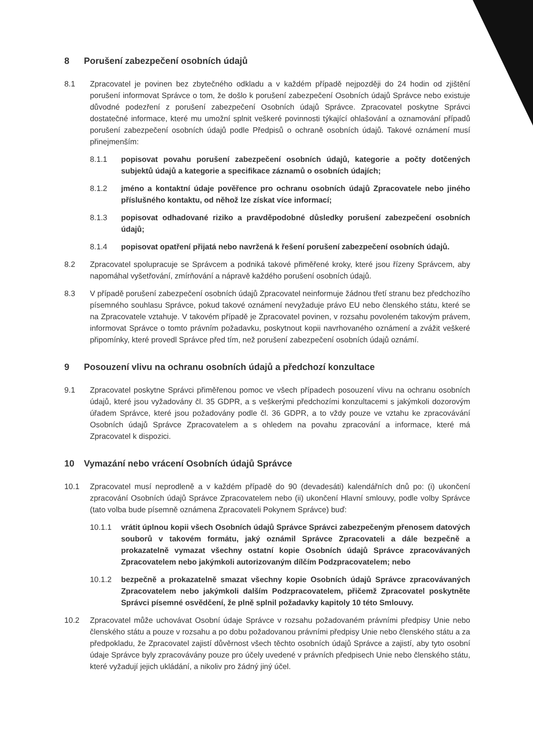8 Porušení zabezpečení osobních údajů
8.1 Zpracovatel je povinen bez zbytečného odkladu a v každém případě nejpozději do 24 hodin od zjištění porušení informovat Správce o tom, že došlo k porušení zabezpečení Osobních údajů Správce nebo existuje důvodné podezření z porušení zabezpečení Osobních údajů Správce. Zpracovatel poskytne Správci dostatečné informace, které mu umožní splnit veškeré povinnosti týkající ohlašování a oznamování případů porušení zabezpečení osobních údajů podle Předpisů o ochraně osobních údajů. Takové oznámení musí přinejmenším:
8.1.1 popisovat povahu porušení zabezpečení osobních údajů, kategorie a počty dotčených subjektů údajů a kategorie a specifikace záznamů o osobních údajích;
8.1.2 jméno a kontaktní údaje pověřence pro ochranu osobních údajů Zpracovatele nebo jiného příslušného kontaktu, od něhož lze získat více informací;
8.1.3 popisovat odhadované riziko a pravděpodobné důsledky porušení zabezpečení osobních údajů;
8.1.4 popisovat opatření přijatá nebo navržená k řešení porušení zabezpečení osobních údajů.
8.2 Zpracovatel spolupracuje se Správcem a podniká takové přiměřené kroky, které jsou řízeny Správcem, aby napomáhal vyšetřování, zmírňování a nápravě každého porušení osobních údajů.
8.3 V případě porušení zabezpečení osobních údajů Zpracovatel neinformuje žádnou třetí stranu bez předchozího písemného souhlasu Správce, pokud takové oznámení nevyžaduje právo EU nebo členského státu, které se na Zpracovatele vztahuje. V takovém případě je Zpracovatel povinen, v rozsahu povoleném takovým právem, informovat Správce o tomto právním požadavku, poskytnout kopii navrhovaného oznámení a zvážit veškeré připomínky, které provedl Správce před tím, než porušení zabezpečení osobních údajů oznámí.
9 Posouzení vlivu na ochranu osobních údajů a předchozí konzultace
9.1 Zpracovatel poskytne Správci přiměřenou pomoc ve všech případech posouzení vlivu na ochranu osobních údajů, které jsou vyžadovány čl. 35 GDPR, a s veškerými předchozími konzultacemi s jakýmkoli dozorovým úřadem Správce, které jsou požadovány podle čl. 36 GDPR, a to vždy pouze ve vztahu ke zpracovávání Osobních údajů Správce Zpracovatelem a s ohledem na povahu zpracování a informace, které má Zpracovatel k dispozici.
10 Vymazání nebo vrácení Osobních údajů Správce
10.1 Zpracovatel musí neprodleně a v každém případě do 90 (devadesáti) kalendářních dnů po: (i) ukončení zpracování Osobních údajů Správce Zpracovatelem nebo (ii) ukončení Hlavní smlouvy, podle volby Správce (tato volba bude písemně oznámena Zpracovateli Pokynem Správce) buď:
10.1.1 vrátit úplnou kopii všech Osobních údajů Správce Správci zabezpečeným přenosem datových souborů v takovém formátu, jaký oznámil Správce Zpracovateli a dále bezpečně a prokazatelně vymazat všechny ostatní kopie Osobních údajů Správce zpracovávaných Zpracovatelem nebo jakýmkoli autorizovaným dílčím Podzpracovatelem; nebo
10.1.2 bezpečně a prokazatelně smazat všechny kopie Osobních údajů Správce zpracovávaných Zpracovatelem nebo jakýmkoli dalším Podzpracovatelem, přičemž Zpracovatel poskytněte Správci písemné osvědčení, že plně splnil požadavky kapitoly 10 této Smlouvy.
10.2 Zpracovatel může uchovávat Osobní údaje Správce v rozsahu požadovaném právními předpisy Unie nebo členského státu a pouze v rozsahu a po dobu požadovanou právními předpisy Unie nebo členského státu a za předpokladu, že Zpracovatel zajistí důvěrnost všech těchto osobních údajů Správce a zajistí, aby tyto osobní údaje Správce byly zpracovávány pouze pro účely uvedené v právních předpisech Unie nebo členského státu, které vyžadují jejich ukládání, a nikoliv pro žádný jiný účel.